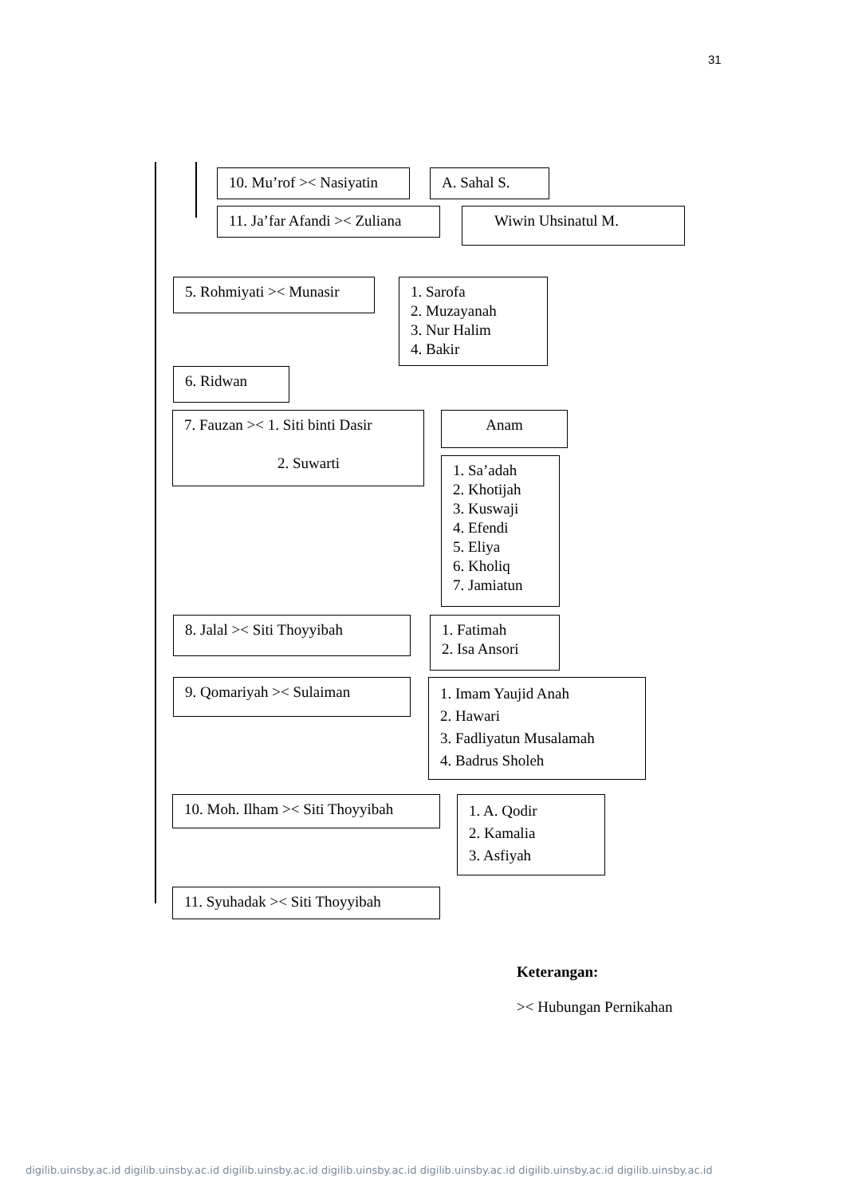31
10. Mu’rof >< Nasiyatin
A. Sahal S.
11. Ja’far Afandi >< Zuliana
Wiwin Uhsinatul M.
5. Rohmiyati >< Munasir
1. Sarofa
2. Muzayanah
3. Nur Halim
4. Bakir
6. Ridwan
7. Fauzan >< 1. Siti binti Dasir
2. Suwarti
Anam
1. Sa’adah
2. Khotijah
3. Kuswaji
4. Efendi
5. Eliya
6. Kholiq
7. Jamiatun
8. Jalal >< Siti Thoyyibah
1. Fatimah
2. Isa Ansori
9. Qomariyah >< Sulaiman
1. Imam Yaujid Anah
2. Hawari
3. Fadliyatun Musalamah
4. Badrus Sholeh
10. Moh. Ilham >< Siti Thoyyibah
1. A. Qodir
2. Kamalia
3. Asfiyah
11. Syuhadak >< Siti Thoyyibah
Keterangan:
>< Hubungan Pernikahan
digilib.uinsby.ac.id digilib.uinsby.ac.id digilib.uinsby.ac.id digilib.uinsby.ac.id digilib.uinsby.ac.id digilib.uinsby.ac.id digilib.uinsby.ac.id